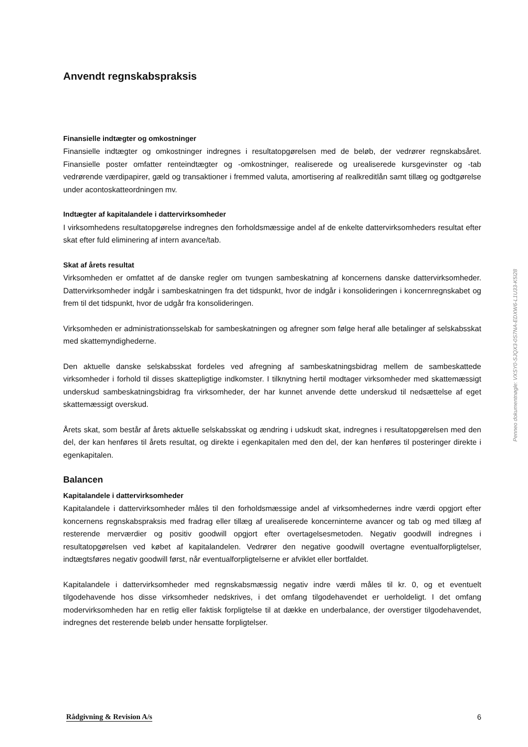Anvendt regnskabspraksis
Finansielle indtægter og omkostninger
Finansielle indtægter og omkostninger indregnes i resultatopgørelsen med de beløb, der vedrører regnskabsåret. Finansielle poster omfatter renteindtægter og -omkostninger, realiserede og urealiserede kursgevinster og -tab vedrørende værdipapirer, gæld og transaktioner i fremmed valuta, amortisering af realkreditlån samt tillæg og godtgørelse under acontoskatteordningen mv.
Indtægter af kapitalandele i dattervirksomheder
I virksomhedens resultatopgørelse indregnes den forholdsmæssige andel af de enkelte dattervirksomheders resultat efter skat efter fuld eliminering af intern avance/tab.
Skat af årets resultat
Virksomheden er omfattet af de danske regler om tvungen sambeskatning af koncernens danske dattervirksomheder. Dattervirksomheder indgår i sambeskatningen fra det tidspunkt, hvor de indgår i konsolideringen i koncernregnskabet og frem til det tidspunkt, hvor de udgår fra konsolideringen.
Virksomheden er administrationsselskab for sambeskatningen og afregner som følge heraf alle betalinger af selskabsskat med skattemyndighederne.
Den aktuelle danske selskabsskat fordeles ved afregning af sambeskatningsbidrag mellem de sambeskattede virksomheder i forhold til disses skattepligtige indkomster. I tilknytning hertil modtager virksomheder med skattemæssigt underskud sambeskatningsbidrag fra virksomheder, der har kunnet anvende dette underskud til nedsættelse af eget skattemæssigt overskud.
Årets skat, som består af årets aktuelle selskabsskat og ændring i udskudt skat, indregnes i resultatopgørelsen med den del, der kan henføres til årets resultat, og direkte i egenkapitalen med den del, der kan henføres til posteringer direkte i egenkapitalen.
Balancen
Kapitalandele i dattervirksomheder
Kapitalandele i dattervirksomheder måles til den forholdsmæssige andel af virksomhedernes indre værdi opgjort efter koncernens regnskabspraksis med fradrag eller tillæg af urealiserede koncerninterne avancer og tab og med tillæg af resterende merværdier og positiv goodwill opgjort efter overtagelsesmetoden. Negativ goodwill indregnes i resultatopgørelsen ved købet af kapitalandelen. Vedrører den negative goodwill overtagne eventualforpligtelser, indtægtsføres negativ goodwill først, når eventualforpligtelserne er afviklet eller bortfaldet.
Kapitalandele i dattervirksomheder med regnskabsmæssig negativ indre værdi måles til kr. 0, og et eventuelt tilgodehavende hos disse virksomheder nedskrives, i det omfang tilgodehavendet er uerholdeligt. I det omfang modervirksomheden har en retlig eller faktisk forpligtelse til at dække en underbalance, der overstiger tilgodehavendet, indregnes det resterende beløb under hensatte forpligtelser.
Penneo dokumentnøgle: VXSY0-SJQX3-0S7NA-EDXW6-L1U33-K5I28
Rådgivning & Revision A/s 6